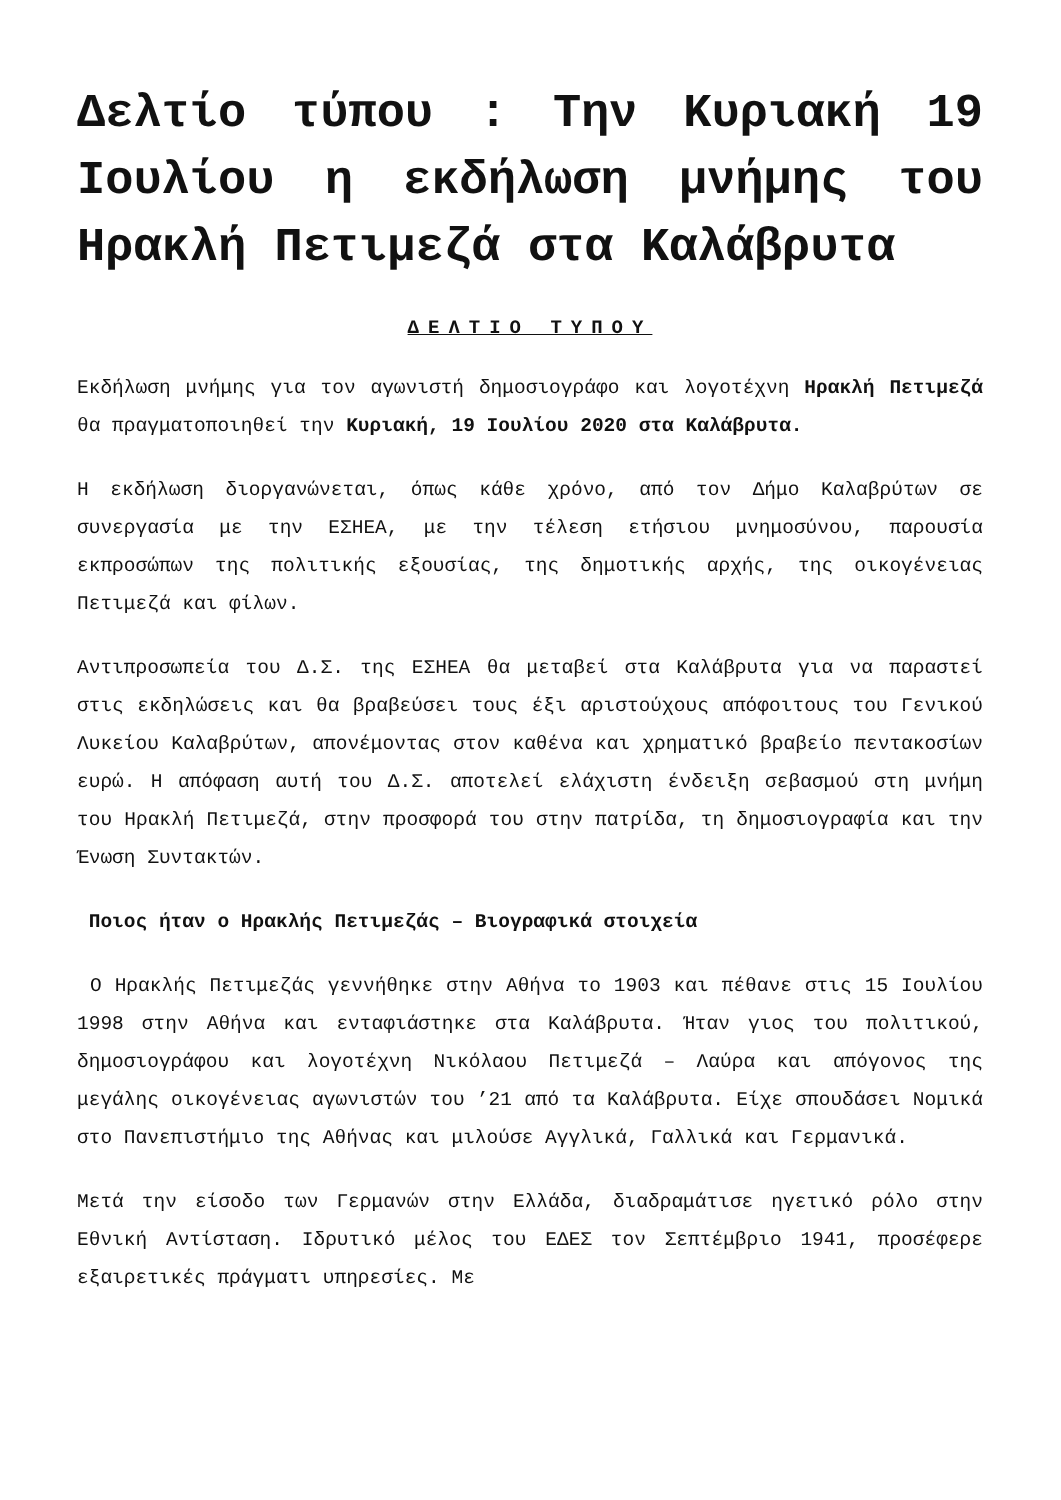Δελτίο τύπου : Την Κυριακή 19 Ιουλίου η εκδήλωση μνήμης του Ηρακλή Πετιμεζά στα Καλάβρυτα
ΔΕΛΤΙΟ ΤΥΠΟΥ
Εκδήλωση μνήμης για τον αγωνιστή δημοσιογράφο και λογοτέχνη Ηρακλή Πετιμεζά θα πραγματοποιηθεί την Κυριακή, 19 Ιουλίου 2020 στα Καλάβρυτα.
Η εκδήλωση διοργανώνεται, όπως κάθε χρόνο, από τον Δήμο Καλαβρύτων σε συνεργασία με την ΕΣΗΕΑ, με την τέλεση ετήσιου μνημοσύνου, παρουσία εκπροσώπων της πολιτικής εξουσίας, της δημοτικής αρχής, της οικογένειας Πετιμεζά και φίλων.
Αντιπροσωπεία του Δ.Σ. της ΕΣΗΕΑ θα μεταβεί στα Καλάβρυτα για να παραστεί στις εκδηλώσεις και θα βραβεύσει τους έξι αριστούχους απόφοιτους του Γενικού Λυκείου Καλαβρύτων, απονέμοντας στον καθένα και χρηματικό βραβείο πεντακοσίων ευρώ. Η απόφαση αυτή του Δ.Σ. αποτελεί ελάχιστη ένδειξη σεβασμού στη μνήμη του Ηρακλή Πετιμεζά, στην προσφορά του στην πατρίδα, τη δημοσιογραφία και την Ένωση Συντακτών.
Ποιος ήταν ο Ηρακλής Πετιμεζάς – Βιογραφικά στοιχεία
Ο Ηρακλής Πετιμεζάς γεννήθηκε στην Αθήνα το 1903 και πέθανε στις 15 Ιουλίου 1998 στην Αθήνα και ενταφιάστηκε στα Καλάβρυτα. Ήταν γιος του πολιτικού, δημοσιογράφου και λογοτέχνη Νικόλαου Πετιμεζά – Λαύρα και απόγονος της μεγάλης οικογένειας αγωνιστών του ’21 από τα Καλάβρυτα. Είχε σπουδάσει Νομικά στο Πανεπιστήμιο της Αθήνας και μιλούσε Αγγλικά, Γαλλικά και Γερμανικά.
Μετά την είσοδο των Γερμανών στην Ελλάδα, διαδραμάτισε ηγετικό ρόλο στην Εθνική Αντίσταση. Ιδρυτικό μέλος του ΕΔΕΣ τον Σεπτέμβριο 1941, προσέφερε εξαιρετικές πράγματι υπηρεσίες. Με